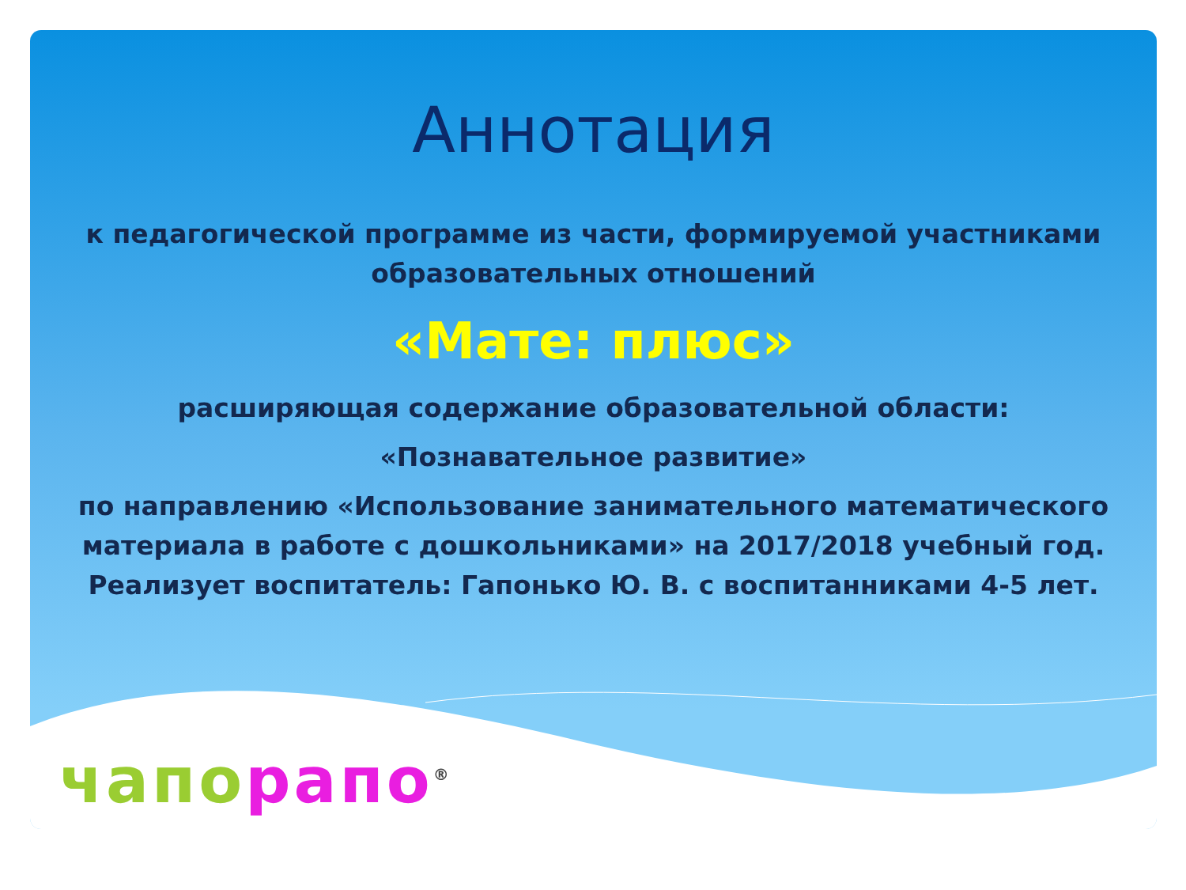Аннотация
к педагогической программе из части, формируемой участниками
образовательных отношений
«Мате: плюс»
расширяющая содержание образовательной области:
«Познавательное развитие»
по направлению «Использование занимательного математического
материала в работе с дошкольниками» на 2017/2018 учебный год.
Реализует воспитатель: Гапонько Ю. В. с воспитанниками 4-5 лет.
чапо рапо<sup>®</sup>